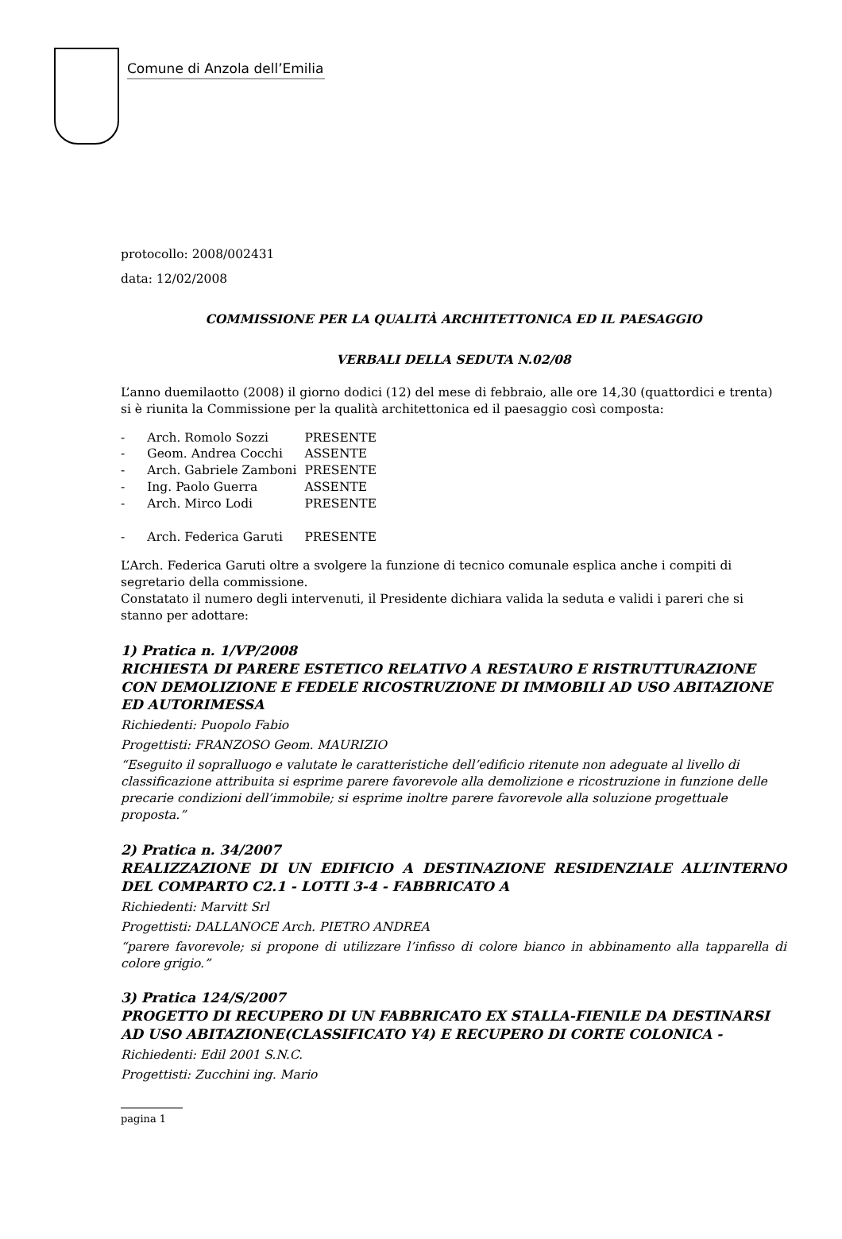Comune di Anzola dell’Emilia
protocollo: 2008/002431
data: 12/02/2008
COMMISSIONE PER LA QUALITÀ ARCHITETTONICA ED IL PAESAGGIO
VERBALI DELLA SEDUTA N.02/08
L’anno duemilaotto (2008) il giorno dodici (12) del mese di febbraio, alle ore 14,30 (quattordici e trenta) si è riunita la Commissione per la qualità architettonica ed il paesaggio così composta:
| - | Arch. Romolo Sozzi | PRESENTE |
| - | Geom. Andrea Cocchi | ASSENTE |
| - | Arch. Gabriele Zamboni | PRESENTE |
| - | Ing. Paolo Guerra | ASSENTE |
| - | Arch. Mirco Lodi | PRESENTE |
| - | Arch. Federica Garuti | PRESENTE |
L’Arch. Federica Garuti oltre a svolgere la funzione di tecnico comunale esplica anche i compiti di segretario della commissione.
Constatato il numero degli intervenuti, il Presidente dichiara valida la seduta e validi i pareri che si stanno per adottare:
1) Pratica n. 1/VP/2008
RICHIESTA DI PARERE ESTETICO RELATIVO A RESTAURO E RISTRUTTURAZIONE CON DEMOLIZIONE E FEDELE RICOSTRUZIONE DI IMMOBILI AD USO ABITAZIONE ED AUTORIMESSA
Richiedenti: Puopolo Fabio
Progettisti: FRANZOSO Geom. MAURIZIO
“Eseguito il sopralluogo e valutate le caratteristiche dell’edificio ritenute non adeguate al livello di classificazione attribuita si esprime parere favorevole alla demolizione e ricostruzione in funzione delle precarie condizioni dell’immobile; si esprime inoltre parere favorevole alla soluzione progettuale proposta.”
2) Pratica n. 34/2007
REALIZZAZIONE DI UN EDIFICIO A DESTINAZIONE RESIDENZIALE ALL’INTERNO DEL COMPARTO C2.1 - LOTTI 3-4 - FABBRICATO A
Richiedenti: Marvitt Srl
Progettisti: DALLANOCE Arch. PIETRO ANDREA
“parere favorevole; si propone di utilizzare l’infisso di colore bianco in abbinamento alla tapparella di colore grigio.”
3) Pratica 124/S/2007
PROGETTO DI RECUPERO DI UN FABBRICATO EX STALLA-FIENILE DA DESTINARSI AD USO ABITAZIONE(CLASSIFICATO Y4) E RECUPERO DI CORTE COLONICA -
Richiedenti: Edil 2001 S.N.C.
Progettisti: Zucchini ing. Mario
pagina 1